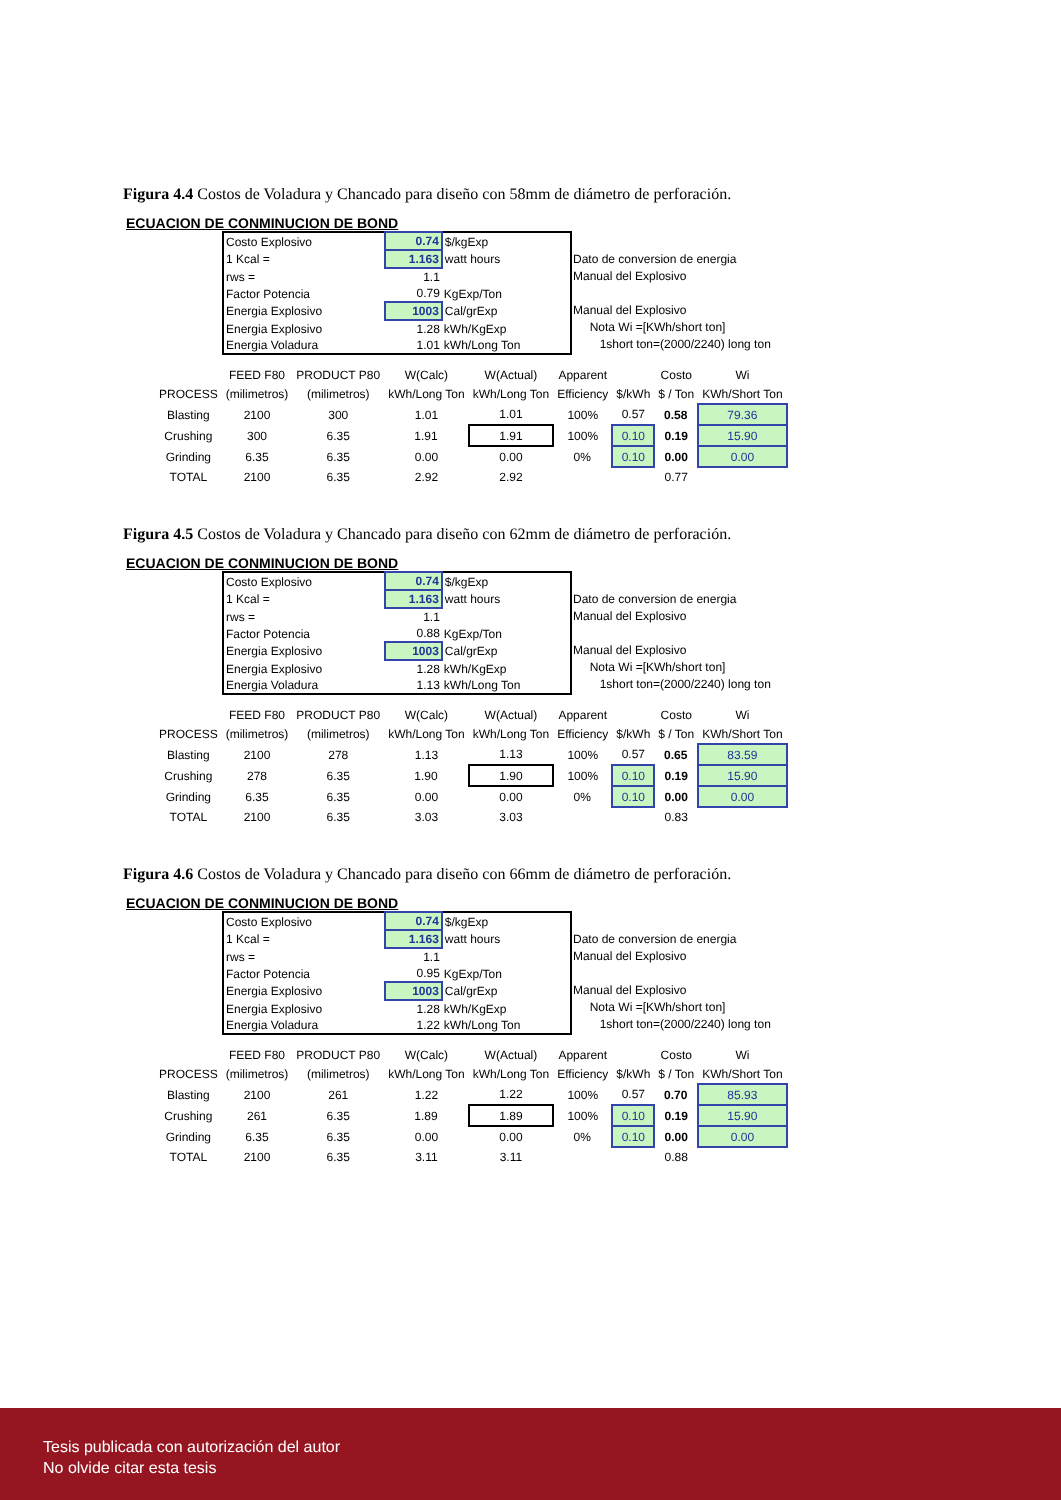Figura 4.4 Costos de Voladura y Chancado para diseño con 58mm de diámetro de perforación.
ECUACION DE CONMINUCION DE BOND
| / Costo Explosivo / 0.74 / $/kgExp / / 1 Kcal = / 1.163 / watt hours / / rws = / 1.1 / / / Factor Potencia / 0.79 / KgExp/Ton / / Energia Explosivo / 1003 / Cal/grExp / / Energia Explosivo / 1.28 / kWh/KgExp / / Energia Voladura / 1.01 / kWh/Long Ton / | Dato de conversion de energia Manual del Explosivo Manual del Explosivo Nota Wi =[KWh/short ton] 1short ton=(2000/2240) long ton |
| | FEED F80 | PRODUCT P80 | W(Calc) | W(Actual) | Apparent | | Costo | Wi |
| --- | --- | --- | --- | --- | --- | --- | --- | --- |
| PROCESS | (milimetros) | (milimetros) | kWh/Long Ton | kWh/Long Ton | Efficiency | $/kWh | $ / Ton | KWh/Short Ton |
| Blasting | 2100 | 300 | 1.01 | 1.01 | 100% | 0.57 | 0.58 | 79.36 |
| Crushing | 300 | 6.35 | 1.91 | 1.91 | 100% | 0.10 | 0.19 | 15.90 |
| Grinding | 6.35 | 6.35 | 0.00 | 0.00 | 0% | 0.10 | 0.00 | 0.00 |
| TOTAL | 2100 | 6.35 | 2.92 | 2.92 | | | 0.77 | |
Figura 4.5 Costos de Voladura y Chancado para diseño con 62mm de diámetro de perforación.
ECUACION DE CONMINUCION DE BOND
| / Costo Explosivo / 0.74 / $/kgExp / / 1 Kcal = / 1.163 / watt hours / / rws = / 1.1 / / / Factor Potencia / 0.88 / KgExp/Ton / / Energia Explosivo / 1003 / Cal/grExp / / Energia Explosivo / 1.28 / kWh/KgExp / / Energia Voladura / 1.13 / kWh/Long Ton / | Dato de conversion de energia Manual del Explosivo Manual del Explosivo Nota Wi =[KWh/short ton] 1short ton=(2000/2240) long ton |
| | FEED F80 | PRODUCT P80 | W(Calc) | W(Actual) | Apparent | | Costo | Wi |
| --- | --- | --- | --- | --- | --- | --- | --- | --- |
| PROCESS | (milimetros) | (milimetros) | kWh/Long Ton | kWh/Long Ton | Efficiency | $/kWh | $ / Ton | KWh/Short Ton |
| Blasting | 2100 | 278 | 1.13 | 1.13 | 100% | 0.57 | 0.65 | 83.59 |
| Crushing | 278 | 6.35 | 1.90 | 1.90 | 100% | 0.10 | 0.19 | 15.90 |
| Grinding | 6.35 | 6.35 | 0.00 | 0.00 | 0% | 0.10 | 0.00 | 0.00 |
| TOTAL | 2100 | 6.35 | 3.03 | 3.03 | | | 0.83 | |
Figura 4.6 Costos de Voladura y Chancado para diseño con 66mm de diámetro de perforación.
ECUACION DE CONMINUCION DE BOND
| / Costo Explosivo / 0.74 / $/kgExp / / 1 Kcal = / 1.163 / watt hours / / rws = / 1.1 / / / Factor Potencia / 0.95 / KgExp/Ton / / Energia Explosivo / 1003 / Cal/grExp / / Energia Explosivo / 1.28 / kWh/KgExp / / Energia Voladura / 1.22 / kWh/Long Ton / | Dato de conversion de energia Manual del Explosivo Manual del Explosivo Nota Wi =[KWh/short ton] 1short ton=(2000/2240) long ton |
| | FEED F80 | PRODUCT P80 | W(Calc) | W(Actual) | Apparent | | Costo | Wi |
| --- | --- | --- | --- | --- | --- | --- | --- | --- |
| PROCESS | (milimetros) | (milimetros) | kWh/Long Ton | kWh/Long Ton | Efficiency | $/kWh | $ / Ton | KWh/Short Ton |
| Blasting | 2100 | 261 | 1.22 | 1.22 | 100% | 0.57 | 0.70 | 85.93 |
| Crushing | 261 | 6.35 | 1.89 | 1.89 | 100% | 0.10 | 0.19 | 15.90 |
| Grinding | 6.35 | 6.35 | 0.00 | 0.00 | 0% | 0.10 | 0.00 | 0.00 |
| TOTAL | 2100 | 6.35 | 3.11 | 3.11 | | | 0.88 | |
Tesis publicada con autorización del autor
No olvide citar esta tesis